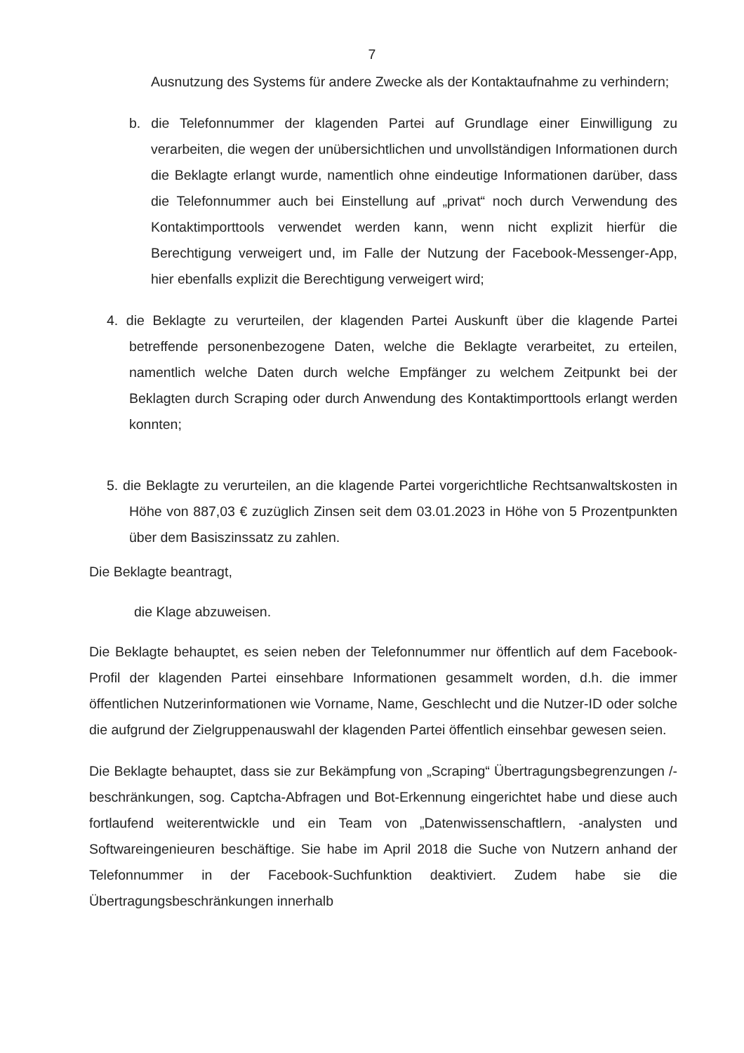7
Ausnutzung des Systems für andere Zwecke als der Kontaktaufnahme zu verhindern;
b. die Telefonnummer der klagenden Partei auf Grundlage einer Einwilligung zu verarbeiten, die wegen der unübersichtlichen und unvollständigen Informationen durch die Beklagte erlangt wurde, namentlich ohne eindeutige Informationen darüber, dass die Telefonnummer auch bei Einstellung auf „privat“ noch durch Verwendung des Kontaktimporttools verwendet werden kann, wenn nicht explizit hierfür die Berechtigung verweigert und, im Falle der Nutzung der Facebook-Messenger-App, hier ebenfalls explizit die Berechtigung verweigert wird;
4. die Beklagte zu verurteilen, der klagenden Partei Auskunft über die klagende Partei betreffende personenbezogene Daten, welche die Beklagte verarbeitet, zu erteilen, namentlich welche Daten durch welche Empfänger zu welchem Zeitpunkt bei der Beklagten durch Scraping oder durch Anwendung des Kontaktimporttools erlangt werden konnten;
5. die Beklagte zu verurteilen, an die klagende Partei vorgerichtliche Rechtsanwaltskosten in Höhe von 887,03 € zuzüglich Zinsen seit dem 03.01.2023 in Höhe von 5 Prozentpunkten über dem Basiszinssatz zu zahlen.
Die Beklagte beantragt,
die Klage abzuweisen.
Die Beklagte behauptet, es seien neben der Telefonnummer nur öffentlich auf dem Facebook-Profil der klagenden Partei einsehbare Informationen gesammelt worden, d.h. die immer öffentlichen Nutzerinformationen wie Vorname, Name, Geschlecht und die Nutzer-ID oder solche die aufgrund der Zielgruppenauswahl der klagenden Partei öffentlich einsehbar gewesen seien.
Die Beklagte behauptet, dass sie zur Bekämpfung von „Scraping“ Übertragungsbegrenzungen /-beschränkungen, sog. Captcha-Abfragen und Bot-Erkennung eingerichtet habe und diese auch fortlaufend weiterentwickle und ein Team von „Datenwissenschaftlern, -analysten und Softwareingenieuren beschäftige. Sie habe im April 2018 die Suche von Nutzern anhand der Telefonnummer in der Facebook-Suchfunktion deaktiviert. Zudem habe sie die Übertragungsbeschränkungen innerhalb